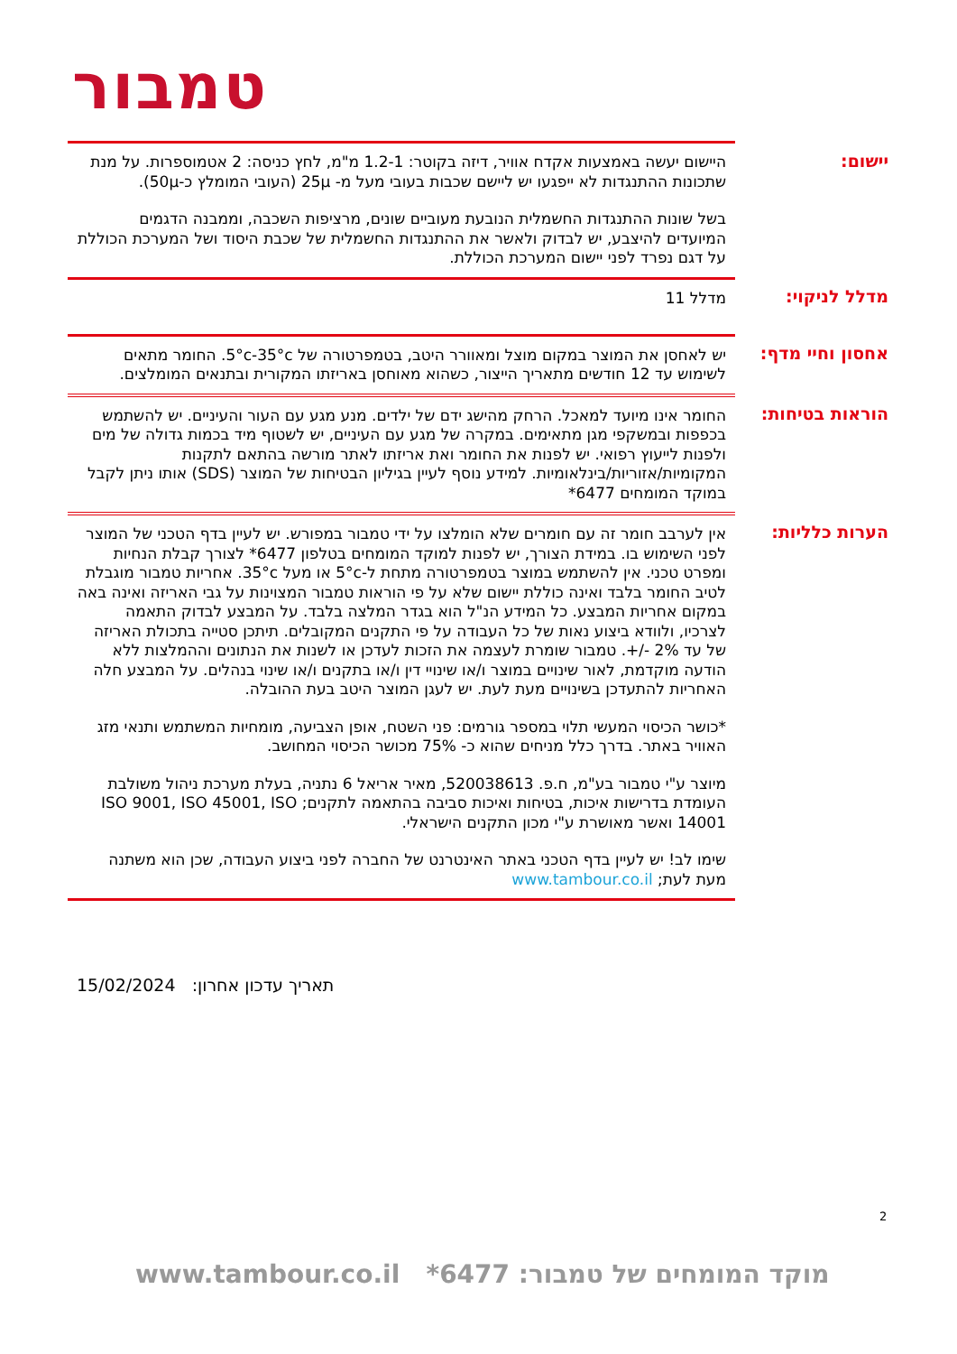טמבור
| יישום: | היישום יעשה באמצעות אקדח אוויר, דיזה בקוטר: 1.2-1 מ"מ, לחץ כניסה: 2 אטמוספרות. על מנת שתכונות ההתנגדות לא ייפגעו יש ליישם שכבות בעובי מעל מ- 25µ (העובי המומלץ כ-50µ). בשל שונות ההתנגדות החשמלית הנובעת מעוביים שונים, מרציפות השכבה, וממבנה הדגמים המיועדים להיצבע, יש לבדוק ולאשר את ההתנגדות החשמלית של שכבת היסוד ושל המערכת הכוללת על דגם נפרד לפני יישום המערכת הכוללת. |
| מדלל לניקוי: | מדלל 11 |
| אחסון וחיי מדף: | יש לאחסן את המוצר במקום מוצל ומאוורר היטב, בטמפרטורה של 5°c-35°c. החומר מתאים לשימוש עד 12 חודשים מתאריך הייצור, כשהוא מאוחסן באריזתו המקורית ובתנאים המומלצים. |
| הוראות בטיחות: | החומר אינו מיועד למאכל. הרחק מהישג ידם של ילדים. מנע מגע עם העור והעיניים. יש להשתמש בכפפות ובמשקפי מגן מתאימים. במקרה של מגע עם העיניים, יש לשטוף מיד בכמות גדולה של מים ולפנות לייעוץ רפואי. יש לפנות את החומר ואת אריזתו לאתר מורשה בהתאם לתקנות המקומיות/אזוריות/בינלאומיות. למידע נוסף לעיין בגיליון הבטיחות של המוצר (SDS) אותו ניתן לקבל במוקד המומחים 6477* |
| הערות כלליות: | אין לערבב חומר זה עם חומרים שלא הומלצו על ידי טמבור במפורש. יש לעיין בדף הטכני של המוצר לפני השימוש בו. במידת הצורך, יש לפנות למוקד המומחים בטלפון 6477* לצורך קבלת הנחיות ומפרט טכני. אין להשתמש במוצר בטמפרטורה מתחת ל-5°c או מעל 35°c. אחריות טמבור מוגבלת לטיב החומר בלבד ואינה כוללת יישום שלא על פי הוראות טמבור המצוינות על גבי האריזה ואינה באה במקום אחריות המבצע. כל המידע הנ"ל הוא בגדר המלצה בלבד. על המבצע לבדוק התאמה לצרכיו, ולוודא ביצוע נאות של כל העבודה על פי התקנים המקובלים. תיתכן סטייה בתכולת האריזה של עד 2% -/+. טמבור שומרת לעצמה את הזכות לעדכן או לשנות את הנתונים וההמלצות ללא הודעה מוקדמת, לאור שינויים במוצר ו/או שינויי דין ו/או בתקנים ו/או שינוי בנהלים. על המבצע חלה האחריות להתעדכן בשינויים מעת לעת. יש לעגן המוצר היטב בעת ההובלה. *כושר הכיסוי המעשי תלוי במספר גורמים: פני השטח, אופן הצביעה, מומחיות המשתמש ותנאי מזג האוויר באתר. בדרך כלל מניחים שהוא כ- 75% מכושר הכיסוי המחושב. מיוצר ע"י טמבור בע"מ, ח.פ. 520038613, מאיר אריאל 6 נתניה, בעלת מערכת ניהול משולבת העומדת בדרישות איכות, בטיחות ואיכות סביבה בהתאמה לתקנים; ISO 9001, ISO 45001, ISO 14001 ואשר מאושרת ע"י מכון התקנים הישראלי. שימו לב! יש לעיין בדף הטכני באתר האינטרנט של החברה לפני ביצוע העבודה, שכן הוא משתנה מעת לעת; www.tambour.co.il |
תאריך עדכון אחרון: 15/02/2024
2
מוקד המומחים של טמבור: 6477* www.tambour.co.il